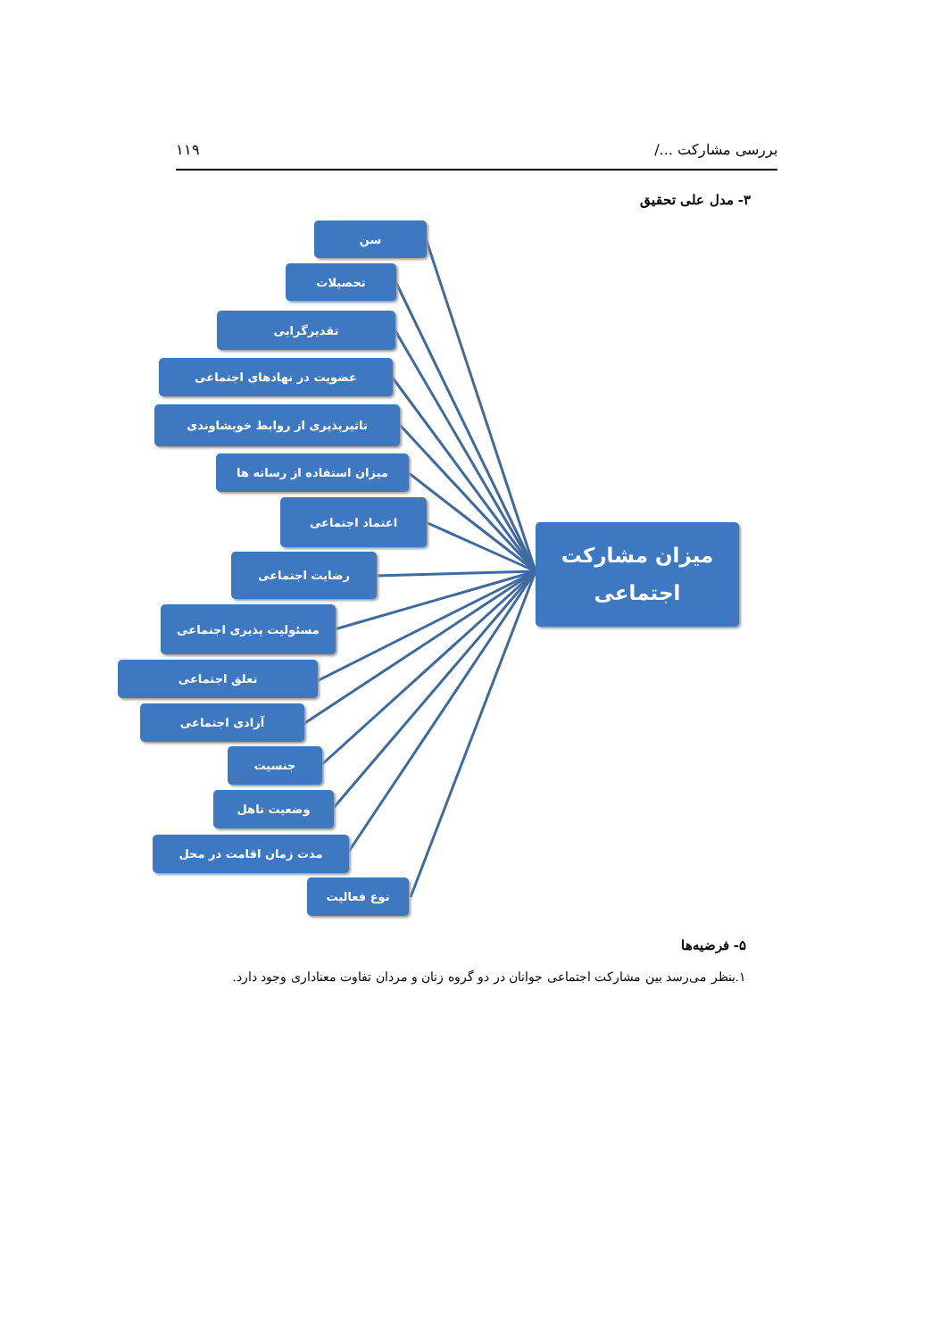بررسی مشارکت .../ ۱۱۹
۳- مدل علی تحقیق
سن
تحصیلات
تقدیرگرایی
عضویت در نهادهای اجتماعی
تاثیرپذیری از روابط خویشاوندی
میزان استفاده از رسانه ها
اعتماد اجتماعی
رضایت اجتماعی
مسئولیت پذیری اجتماعی
تعلق اجتماعی
آزادی اجتماعی
جنسیت
وضعیت تاهل
مدت زمان اقامت در محل
نوع فعالیت
میزان مشارکت
اجتماعی
۵- فرضیه‌ها
۱.بنظر می‌رسد بین مشارکت اجتماعی جوانان در دو گروه زنان و مردان تفاوت معناداری وجود دارد.